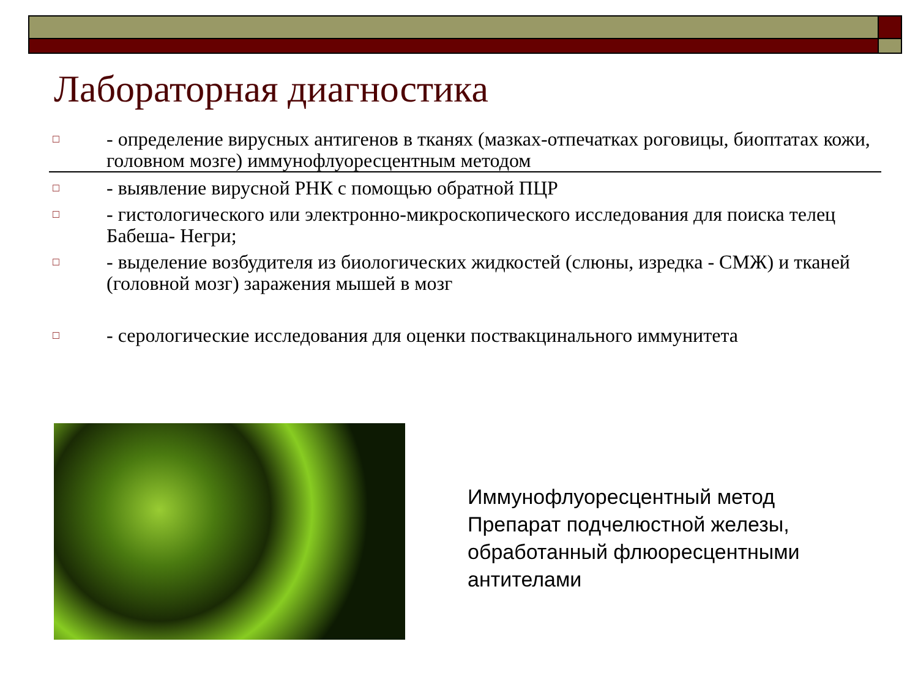Лабораторная диагностика
□ - определение вирусных антигенов в тканях (мазках-отпечатках роговицы, биоптатах кожи, головном мозге) иммунофлуоресцентным методом
□ - выявление вирусной РНК с помощью обратной ПЦР
□ - гистологического или электронно-микроскопического исследования для поиска телец Бабеша- Негри;
□ - выделение возбудителя из биологических жидкостей (слюны, изредка - СМЖ) и тканей (головной мозг) заражения мышей в мозг
□ - серологические исследования для оценки поствакцинального иммунитета
Иммунофлуоресцентный метод
Препарат подчелюстной железы,
обработанный флюоресцентными
антителами